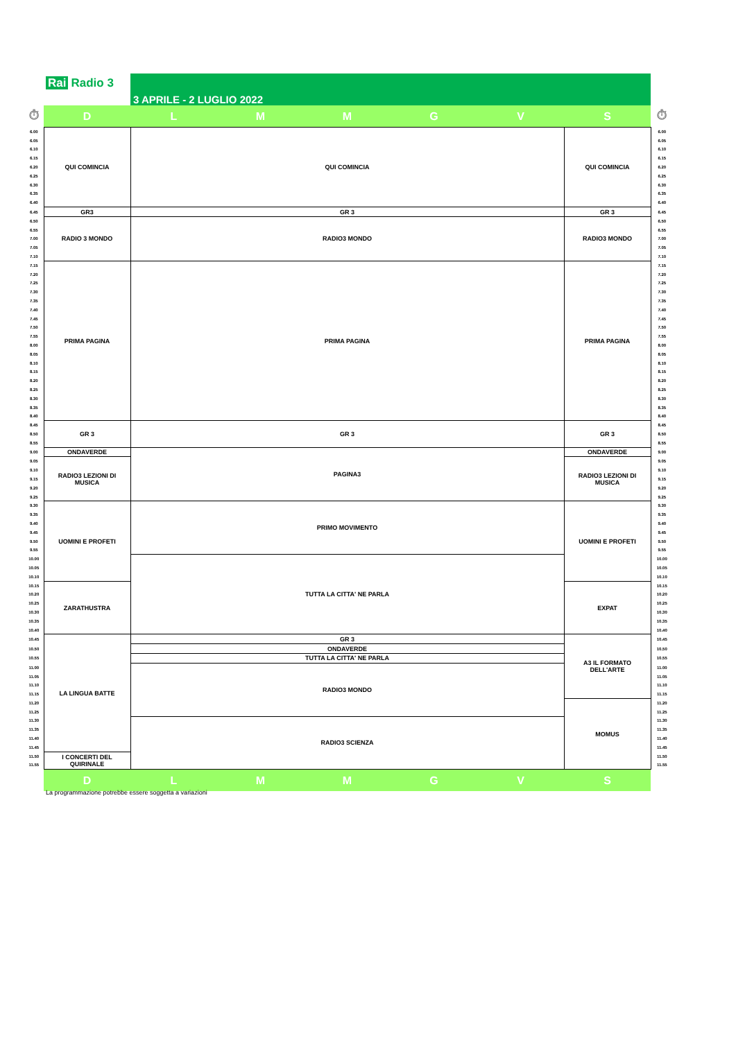Rai Radio 3 3 APRILE - 2 LUGLIO 2022
| ⏱ | D | L | M | M | G | V | S | ⏱ |
| 6.00 | QUI COMINCIA | QUI COMINCIA | | | | | QUI COMINCIA | 6.00 |
| 6.05 | | | | | | | | 6.05 |
| 6.10 | | | | | | | | 6.10 |
| 6.15 | | | | | | | | 6.15 |
| 6.20 | | | | | | | | 6.20 |
| 6.25 | | | | | | | | 6.25 |
| 6.30 | | | | | | | | 6.30 |
| 6.35 | | | | | | | | 6.35 |
| 6.40 | | | | | | | | 6.40 |
| 6.45 | GR3 | GR 3 | | | | | GR 3 | 6.45 |
| 6.50 | RADIO 3 MONDO | RADIO3 MONDO | | | | | RADIO3 MONDO | 6.50 |
| 6.55 | | | | | | | | 6.55 |
| 7.00 | | | | | | | | 7.00 |
| 7.05 | | | | | | | | 7.05 |
| 7.10 | | | | | | | | 7.10 |
| 7.15 | PRIMA PAGINA | PRIMA PAGINA | | | | | PRIMA PAGINA | 7.15 |
| 7.20 | | | | | | | | 7.20 |
| 7.25 | | | | | | | | 7.25 |
| 7.30 | | | | | | | | 7.30 |
| 7.35 | | | | | | | | 7.35 |
| 7.40 | | | | | | | | 7.40 |
| 7.45 | | | | | | | | 7.45 |
| 7.50 | | | | | | | | 7.50 |
| 7.55 | | | | | | | | 7.55 |
| 8.00 | | | | | | | | 8.00 |
| 8.05 | | | | | | | | 8.05 |
| 8.10 | | | | | | | | 8.10 |
| 8.15 | | | | | | | | 8.15 |
| 8.20 | | | | | | | | 8.20 |
| 8.25 | | | | | | | | 8.25 |
| 8.30 | | | | | | | | 8.30 |
| 8.35 | | | | | | | | 8.35 |
| 8.40 | | | | | | | | 8.40 |
| 8.45 | GR 3 | GR 3 | | | | | GR 3 | 8.45 |
| 8.50 | | | | | | | | 8.50 |
| 8.55 | | | | | | | | 8.55 |
| 9.00 | ONDAVERDE | PAGINA3 | | | | | ONDAVERDE | 9.00 |
| 9.05 | RADIO3 LEZIONI DI MUSICA | | | | | | RADIO3 LEZIONI DI MUSICA | 9.05 |
| 9.10 | | | | | | | | 9.10 |
| 9.15 | | | | | | | | 9.15 |
| 9.20 | | | | | | | | 9.20 |
| 9.25 | | | | | | | | 9.25 |
| 9.30 | UOMINI E PROFETI | PRIMO MOVIMENTO | | | | | UOMINI E PROFETI | 9.30 |
| 9.35 | | | | | | | | 9.35 |
| 9.40 | | | | | | | | 9.40 |
| 9.45 | | | | | | | | 9.45 |
| 9.50 | | | | | | | | 9.50 |
| 9.55 | | | | | | | | 9.55 |
| 10.00 | | TUTTA LA CITTA' NE PARLA | | | | | | 10.00 |
| 10.05 | | | | | | | | 10.05 |
| 10.10 | | | | | | | | 10.10 |
| 10.15 | ZARATHUSTRA | | | | | | EXPAT | 10.15 |
| 10.20 | | | | | | | | 10.20 |
| 10.25 | | | | | | | | 10.25 |
| 10.30 | | | | | | | | 10.30 |
| 10.35 | | | | | | | | 10.35 |
| 10.40 | | | | | | | | 10.40 |
| 10.45 | LA LINGUA BATTE | GR 3 | | | | | A3 IL FORMATO DELL'ARTE | 10.45 |
| 10.50 | | ONDAVERDE | | | | | | 10.50 |
| 10.55 | | TUTTA LA CITTA' NE PARLA | | | | | | 10.55 |
| 11.00 | | RADIO3 MONDO | | | | | | 11.00 |
| 11.05 | | | | | | | | 11.05 |
| 11.10 | | | | | | | | 11.10 |
| 11.15 | | | | | | | | 11.15 |
| 11.20 | | | | | | | MOMUS | 11.20 |
| 11.25 | | | | | | | | 11.25 |
| 11.30 | | RADIO3 SCIENZA | | | | | | 11.30 |
| 11.35 | | | | | | | | 11.35 |
| 11.40 | | | | | | | | 11.40 |
| 11.45 | | | | | | | | 11.45 |
| 11.50 | I CONCERTI DEL QUIRINALE | | | | | | | 11.50 |
| 11.55 | | | | | | | | 11.55 |
| | D | L | M | M | G | V | S | |
La programmazione potrebbe essere soggetta a variazioni